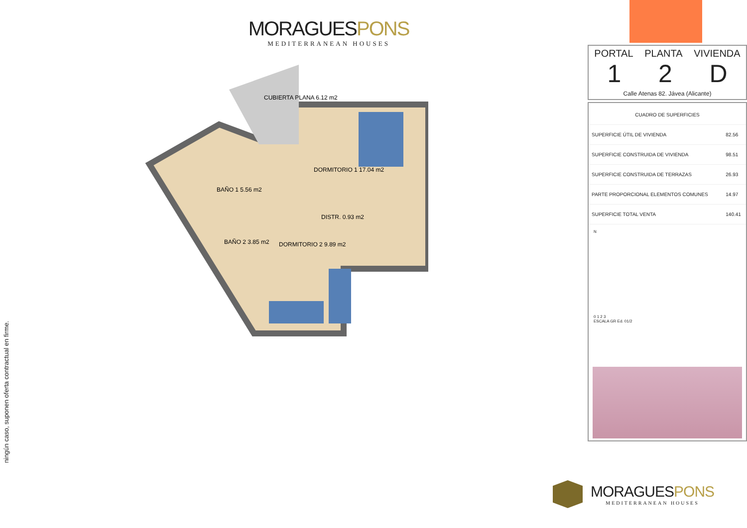MORAGUESPONS
MEDITERRANEAN HOUSES
CUBIERTA PLANA 6.12 m2
DORMITORIO 1 17.04 m2
BAÑO 1 5.56 m2
DISTR. 0.93 m2
BAÑO 2 3.85 m2
DORMITORIO 2 9.89 m2
ningún caso, suponen oferta contractual en firme.
PORTAL PLANTA VIVIENDA
1 2 D
Calle Atenas 82. Jávea (Alicante)
| CUADRO DE SUPERFICIES | |
| --- | --- |
| SUPERFICIE ÚTIL DE VIVIENDA | 82.56 |
| SUPERFICIE CONSTRUIDA DE VIVIENDA | 98.51 |
| SUPERFICIE CONSTRUIDA DE TERRAZAS | 26.93 |
| PARTE PROPORCIONAL ELEMENTOS COMUNES | 14.97 |
| SUPERFICIE TOTAL VENTA | 140.41 |
N
0 1 2 3
ESCALA GR Ed. 01/2
MORAGUESPONS
MEDITERRANEAN HOUSES